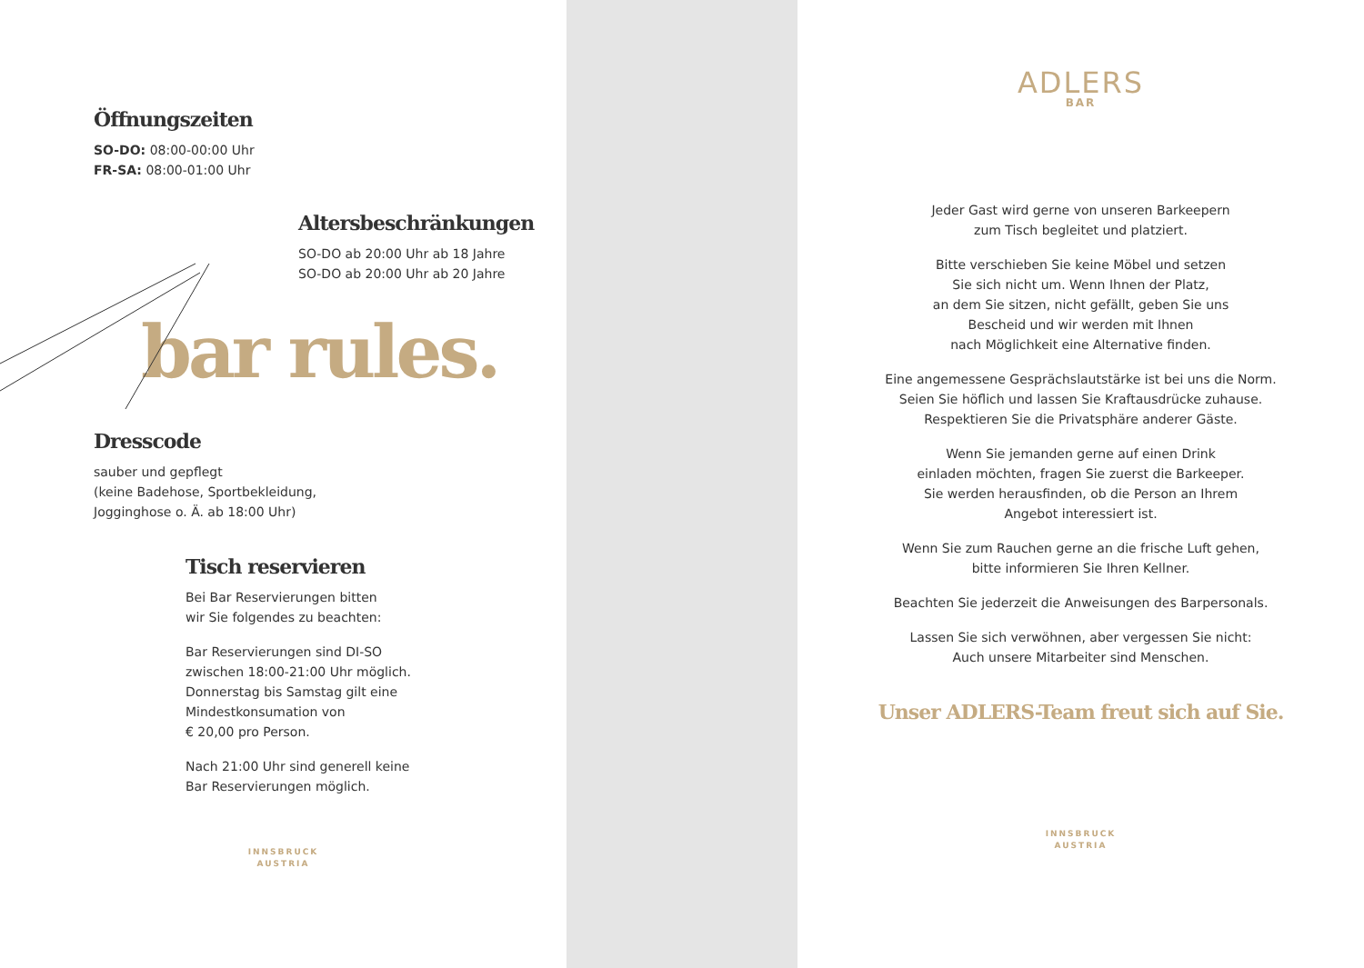Öffnungszeiten
SO-DO: 08:00-00:00 Uhr
FR-SA: 08:00-01:00 Uhr
Altersbeschränkungen
SO-DO ab 20:00 Uhr ab 18 Jahre
SO-DO ab 20:00 Uhr ab 20 Jahre
bar rules.
Dresscode
sauber und gepflegt
(keine Badehose, Sportbekleidung,
Jogginghose o. Ä. ab 18:00 Uhr)
Tisch reservieren
Bei Bar Reservierungen bitten
wir Sie folgendes zu beachten:
Bar Reservierungen sind DI-SO
zwischen 18:00-21:00 Uhr möglich.
Donnerstag bis Samstag gilt eine
Mindestkonsumation von
€ 20,00 pro Person.
Nach 21:00 Uhr sind generell keine
Bar Reservierungen möglich.
INNSBRUCK
AUSTRIA
ADLERS
BAR
Jeder Gast wird gerne von unseren Barkeepern
zum Tisch begleitet und platziert.
Bitte verschieben Sie keine Möbel und setzen
Sie sich nicht um. Wenn Ihnen der Platz,
an dem Sie sitzen, nicht gefällt, geben Sie uns
Bescheid und wir werden mit Ihnen
nach Möglichkeit eine Alternative finden.
Eine angemessene Gesprächslautstärke ist bei uns die Norm.
Seien Sie höflich und lassen Sie Kraftausdrücke zuhause.
Respektieren Sie die Privatsphäre anderer Gäste.
Wenn Sie jemanden gerne auf einen Drink
einladen möchten, fragen Sie zuerst die Barkeeper.
Sie werden herausfinden, ob die Person an Ihrem
Angebot interessiert ist.
Wenn Sie zum Rauchen gerne an die frische Luft gehen,
bitte informieren Sie Ihren Kellner.
Beachten Sie jederzeit die Anweisungen des Barpersonals.
Lassen Sie sich verwöhnen, aber vergessen Sie nicht:
Auch unsere Mitarbeiter sind Menschen.
Unser ADLERS-Team freut sich auf Sie.
INNSBRUCK
AUSTRIA